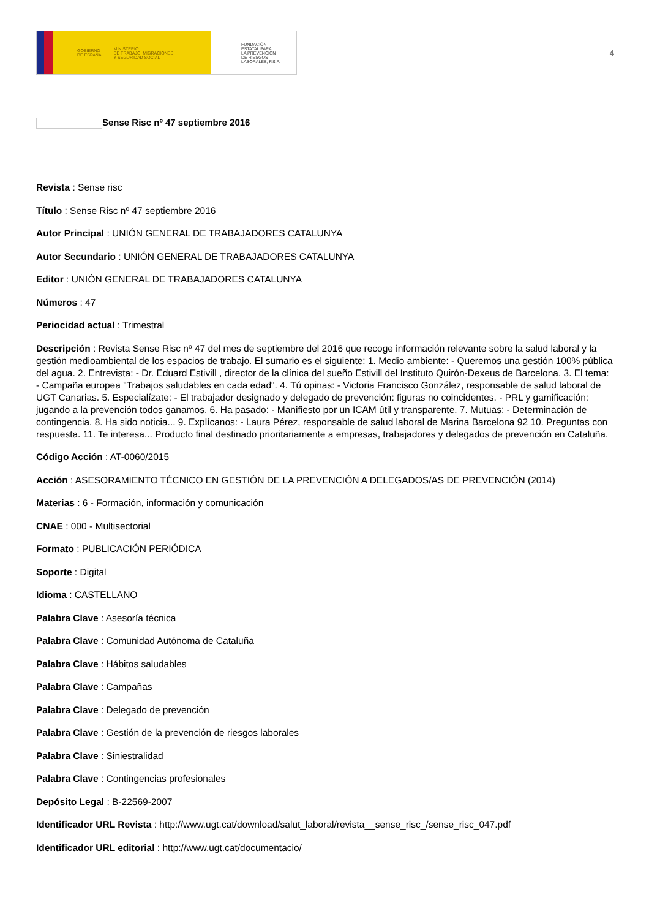GOBIERNO
DE ESPAÑA MINISTERIO
DE TRABAJO, MIGRACIONES
Y SEGURIDAD SOCIAL
FUNDACIÓN
ESTATAL PARA
LA PREVENCIÓN
DE RIESGOS
LABORALES, F.S.P.
4
Sense Risc nº 47 septiembre 2016
Revista : Sense risc
Título : Sense Risc nº 47 septiembre 2016
Autor Principal : UNIÓN GENERAL DE TRABAJADORES CATALUNYA
Autor Secundario : UNIÓN GENERAL DE TRABAJADORES CATALUNYA
Editor : UNIÓN GENERAL DE TRABAJADORES CATALUNYA
Números : 47
Periocidad actual : Trimestral
Descripción : Revista Sense Risc nº 47 del mes de septiembre del 2016 que recoge información relevante sobre la salud laboral y la gestión medioambiental de los espacios de trabajo. El sumario es el siguiente: 1. Medio ambiente: - Queremos una gestión 100% pública del agua. 2. Entrevista: - Dr. Eduard Estivill , director de la clínica del sueño Estivill del Instituto Quirón-Dexeus de Barcelona. 3. El tema: - Campaña europea "Trabajos saludables en cada edad". 4. Tú opinas: - Victoria Francisco González, responsable de salud laboral de UGT Canarias. 5. Especialízate: - El trabajador designado y delegado de prevención: figuras no coincidentes. - PRL y gamificación: jugando a la prevención todos ganamos. 6. Ha pasado: - Manifiesto por un ICAM útil y transparente. 7. Mutuas: - Determinación de contingencia. 8. Ha sido noticia... 9. Explícanos: - Laura Pérez, responsable de salud laboral de Marina Barcelona 92 10. Preguntas con respuesta. 11. Te interesa... Producto final destinado prioritariamente a empresas, trabajadores y delegados de prevención en Cataluña.
Código Acción : AT-0060/2015
Acción : ASESORAMIENTO TÉCNICO EN GESTIÓN DE LA PREVENCIÓN A DELEGADOS/AS DE PREVENCIÓN (2014)
Materias : 6 - Formación, información y comunicación
CNAE : 000 - Multisectorial
Formato : PUBLICACIÓN PERIÓDICA
Soporte : Digital
Idioma : CASTELLANO
Palabra Clave : Asesoría técnica
Palabra Clave : Comunidad Autónoma de Cataluña
Palabra Clave : Hábitos saludables
Palabra Clave : Campañas
Palabra Clave : Delegado de prevención
Palabra Clave : Gestión de la prevención de riesgos laborales
Palabra Clave : Siniestralidad
Palabra Clave : Contingencias profesionales
Depósito Legal : B-22569-2007
Identificador URL Revista : http://www.ugt.cat/download/salut_laboral/revista__sense_risc_/sense_risc_047.pdf
Identificador URL editorial : http://www.ugt.cat/documentacio/